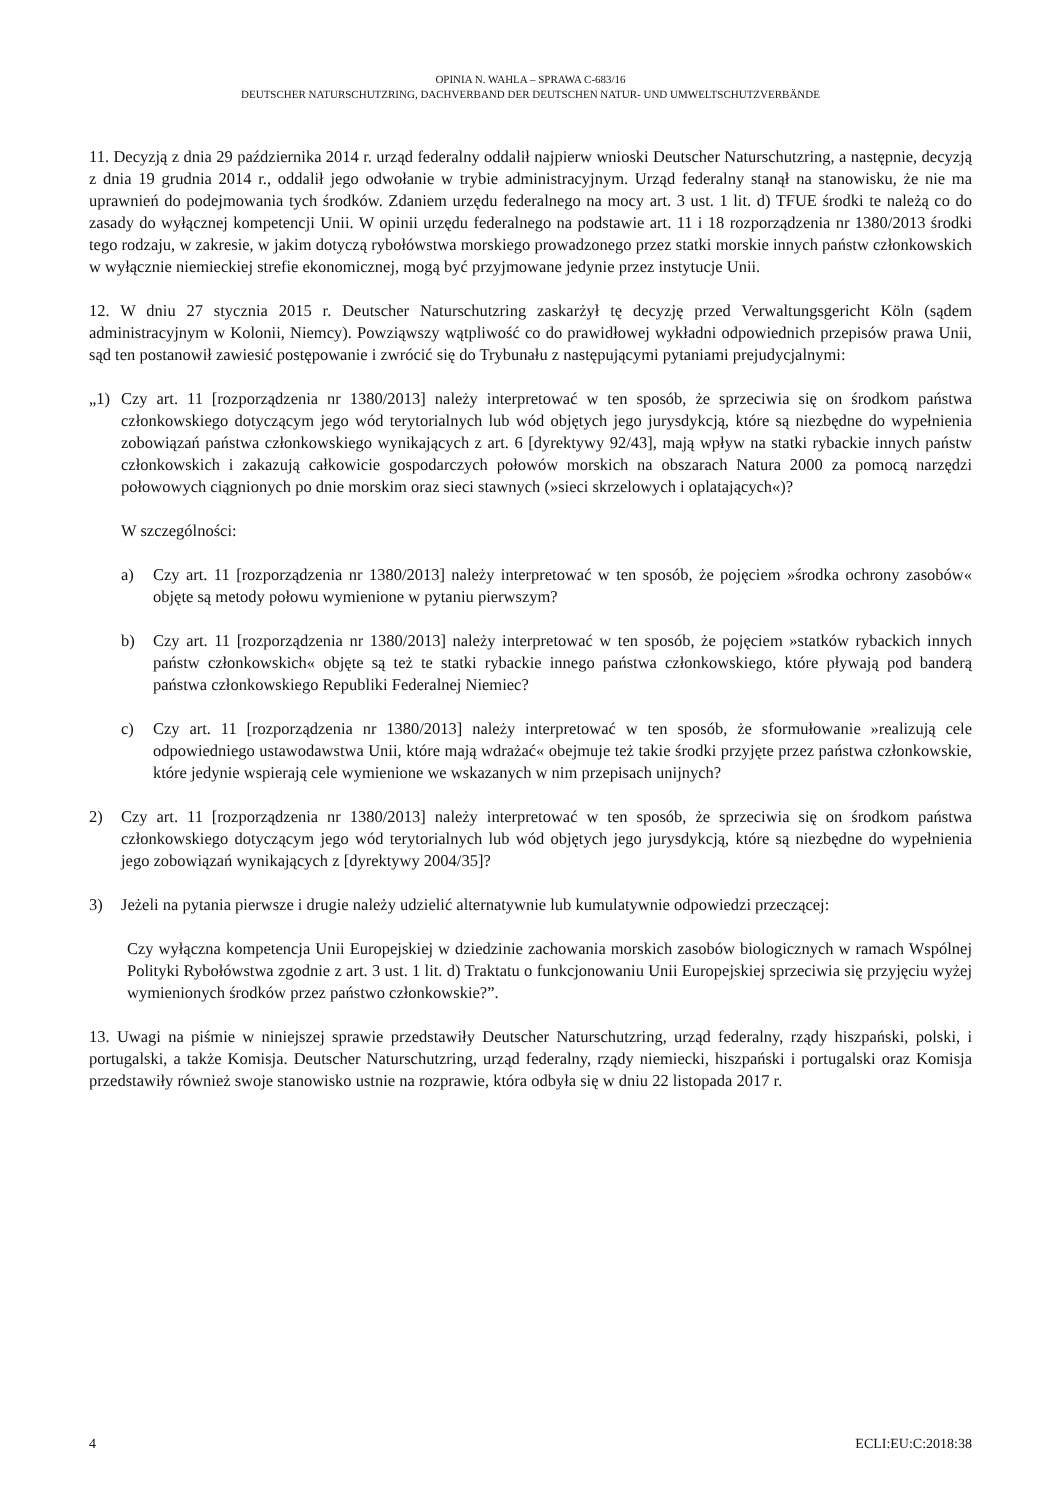OPINIA N. WAHLA – SPRAWA C-683/16
DEUTSCHER NATURSCHUTZRING, DACHVERBAND DER DEUTSCHEN NATUR- UND UMWELTSCHUTZVERBÄNDE
11. Decyzją z dnia 29 października 2014 r. urząd federalny oddalił najpierw wnioski Deutscher Naturschutzring, a następnie, decyzją z dnia 19 grudnia 2014 r., oddalił jego odwołanie w trybie administracyjnym. Urząd federalny stanął na stanowisku, że nie ma uprawnień do podejmowania tych środków. Zdaniem urzędu federalnego na mocy art. 3 ust. 1 lit. d) TFUE środki te należą co do zasady do wyłącznej kompetencji Unii. W opinii urzędu federalnego na podstawie art. 11 i 18 rozporządzenia nr 1380/2013 środki tego rodzaju, w zakresie, w jakim dotyczą rybołówstwa morskiego prowadzonego przez statki morskie innych państw członkowskich w wyłącznie niemieckiej strefie ekonomicznej, mogą być przyjmowane jedynie przez instytucje Unii.
12. W dniu 27 stycznia 2015 r. Deutscher Naturschutzring zaskarżył tę decyzję przed Verwaltungsgericht Köln (sądem administracyjnym w Kolonii, Niemcy). Powziąwszy wątpliwość co do prawidłowej wykładni odpowiednich przepisów prawa Unii, sąd ten postanowił zawiesić postępowanie i zwrócić się do Trybunału z następującymi pytaniami prejudycjalnymi:
„1) Czy art. 11 [rozporządzenia nr 1380/2013] należy interpretować w ten sposób, że sprzeciwia się on środkom państwa członkowskiego dotyczącym jego wód terytorialnych lub wód objętych jego jurysdykcją, które są niezbędne do wypełnienia zobowiązań państwa członkowskiego wynikających z art. 6 [dyrektywy 92/43], mają wpływ na statki rybackie innych państw członkowskich i zakazują całkowicie gospodarczych połowów morskich na obszarach Natura 2000 za pomocą narzędzi połowowych ciągnionych po dnie morskim oraz sieci stawnych (»sieci skrzelowych i oplatających«)?
W szczególności:
a) Czy art. 11 [rozporządzenia nr 1380/2013] należy interpretować w ten sposób, że pojęciem »środka ochrony zasobów« objęte są metody połowu wymienione w pytaniu pierwszym?
b) Czy art. 11 [rozporządzenia nr 1380/2013] należy interpretować w ten sposób, że pojęciem »statków rybackich innych państw członkowskich« objęte są też te statki rybackie innego państwa członkowskiego, które pływają pod banderą państwa członkowskiego Republiki Federalnej Niemiec?
c) Czy art. 11 [rozporządzenia nr 1380/2013] należy interpretować w ten sposób, że sformułowanie »realizują cele odpowiedniego ustawodawstwa Unii, które mają wdrażać« obejmuje też takie środki przyjęte przez państwa członkowskie, które jedynie wspierają cele wymienione we wskazanych w nim przepisach unijnych?
2) Czy art. 11 [rozporządzenia nr 1380/2013] należy interpretować w ten sposób, że sprzeciwia się on środkom państwa członkowskiego dotyczącym jego wód terytorialnych lub wód objętych jego jurysdykcją, które są niezbędne do wypełnienia jego zobowiązań wynikających z [dyrektywy 2004/35]?
3) Jeżeli na pytania pierwsze i drugie należy udzielić alternatywnie lub kumulatywnie odpowiedzi przeczącej:
Czy wyłączna kompetencja Unii Europejskiej w dziedzinie zachowania morskich zasobów biologicznych w ramach Wspólnej Polityki Rybołówstwa zgodnie z art. 3 ust. 1 lit. d) Traktatu o funkcjonowaniu Unii Europejskiej sprzeciwia się przyjęciu wyżej wymienionych środków przez państwo członkowskie?”.
13. Uwagi na piśmie w niniejszej sprawie przedstawiły Deutscher Naturschutzring, urząd federalny, rządy hiszpański, polski, i portugalski, a także Komisja. Deutscher Naturschutzring, urząd federalny, rządy niemiecki, hiszpański i portugalski oraz Komisja przedstawiły również swoje stanowisko ustnie na rozprawie, która odbyła się w dniu 22 listopada 2017 r.
4 ECLI:EU:C:2018:38